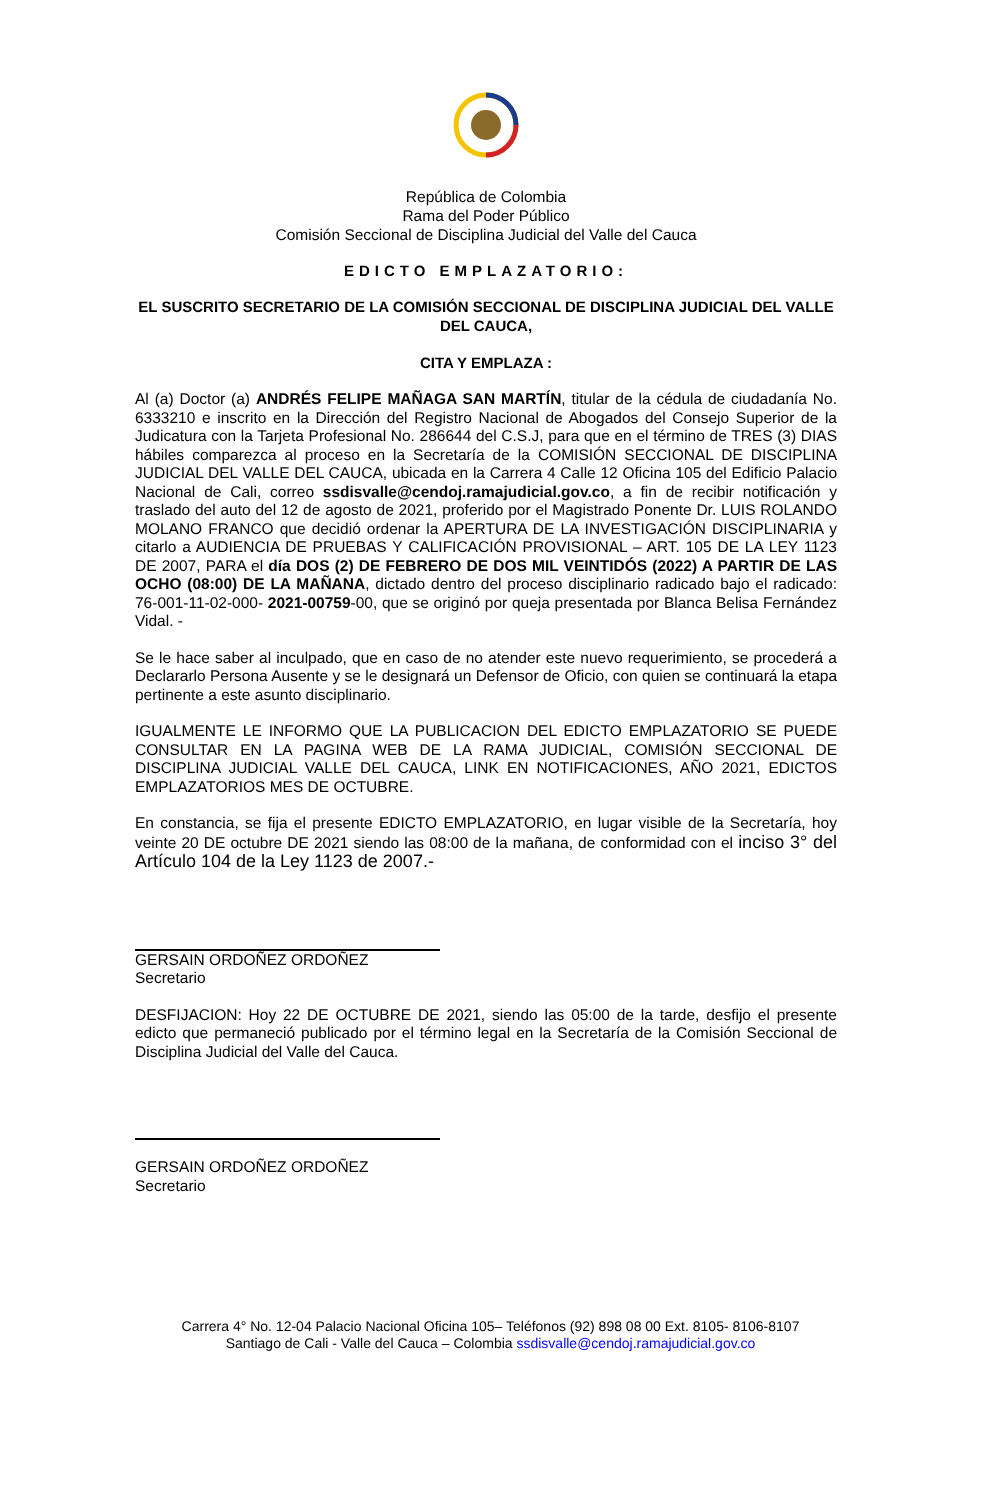República de Colombia
Rama del Poder Público
Comisión Seccional de Disciplina Judicial del Valle del Cauca
EDICTO EMPLAZATORIO:
EL SUSCRITO SECRETARIO DE LA COMISIÓN SECCIONAL DE DISCIPLINA JUDICIAL DEL VALLE DEL CAUCA,
CITA Y EMPLAZA :
Al (a) Doctor (a) ANDRÉS FELIPE MAÑAGA SAN MARTÍN, titular de la cédula de ciudadanía No. 6333210 e inscrito en la Dirección del Registro Nacional de Abogados del Consejo Superior de la Judicatura con la Tarjeta Profesional No. 286644 del C.S.J, para que en el término de TRES (3) DIAS hábiles comparezca al proceso en la Secretaría de la COMISIÓN SECCIONAL DE DISCIPLINA JUDICIAL DEL VALLE DEL CAUCA, ubicada en la Carrera 4 Calle 12 Oficina 105 del Edificio Palacio Nacional de Cali, correo ssdisvalle@cendoj.ramajudicial.gov.co, a fin de recibir notificación y traslado del auto del 12 de agosto de 2021, proferido por el Magistrado Ponente Dr. LUIS ROLANDO MOLANO FRANCO que decidió ordenar la APERTURA DE LA INVESTIGACIÓN DISCIPLINARIA y citarlo a AUDIENCIA DE PRUEBAS Y CALIFICACIÓN PROVISIONAL – ART. 105 DE LA LEY 1123 DE 2007, PARA el día DOS (2) DE FEBRERO DE DOS MIL VEINTIDÓS (2022) A PARTIR DE LAS OCHO (08:00) DE LA MAÑANA, dictado dentro del proceso disciplinario radicado bajo el radicado: 76-001-11-02-000- 2021-00759-00, que se originó por queja presentada por Blanca Belisa Fernández Vidal. -
Se le hace saber al inculpado, que en caso de no atender este nuevo requerimiento, se procederá a Declararlo Persona Ausente y se le designará un Defensor de Oficio, con quien se continuará la etapa pertinente a este asunto disciplinario.
IGUALMENTE LE INFORMO QUE LA PUBLICACION DEL EDICTO EMPLAZATORIO SE PUEDE CONSULTAR EN LA PAGINA WEB DE LA RAMA JUDICIAL, COMISIÓN SECCIONAL DE DISCIPLINA JUDICIAL VALLE DEL CAUCA, LINK EN NOTIFICACIONES, AÑO 2021, EDICTOS EMPLAZATORIOS MES DE OCTUBRE.
En constancia, se fija el presente EDICTO EMPLAZATORIO, en lugar visible de la Secretaría, hoy veinte 20 DE octubre DE 2021 siendo las 08:00 de la mañana, de conformidad con el inciso 3° del Artículo 104 de la Ley 1123 de 2007.-
GERSAIN ORDOÑEZ ORDOÑEZ
Secretario
DESFIJACION: Hoy 22 DE OCTUBRE DE 2021, siendo las 05:00 de la tarde, desfijo el presente edicto que permaneció publicado por el término legal en la Secretaría de la Comisión Seccional de Disciplina Judicial del Valle del Cauca.
GERSAIN ORDOÑEZ ORDOÑEZ
Secretario
Carrera 4° No. 12-04 Palacio Nacional Oficina 105– Teléfonos (92) 898 08 00 Ext. 8105- 8106-8107
Santiago de Cali - Valle del Cauca – Colombia ssdisvalle@cendoj.ramajudicial.gov.co